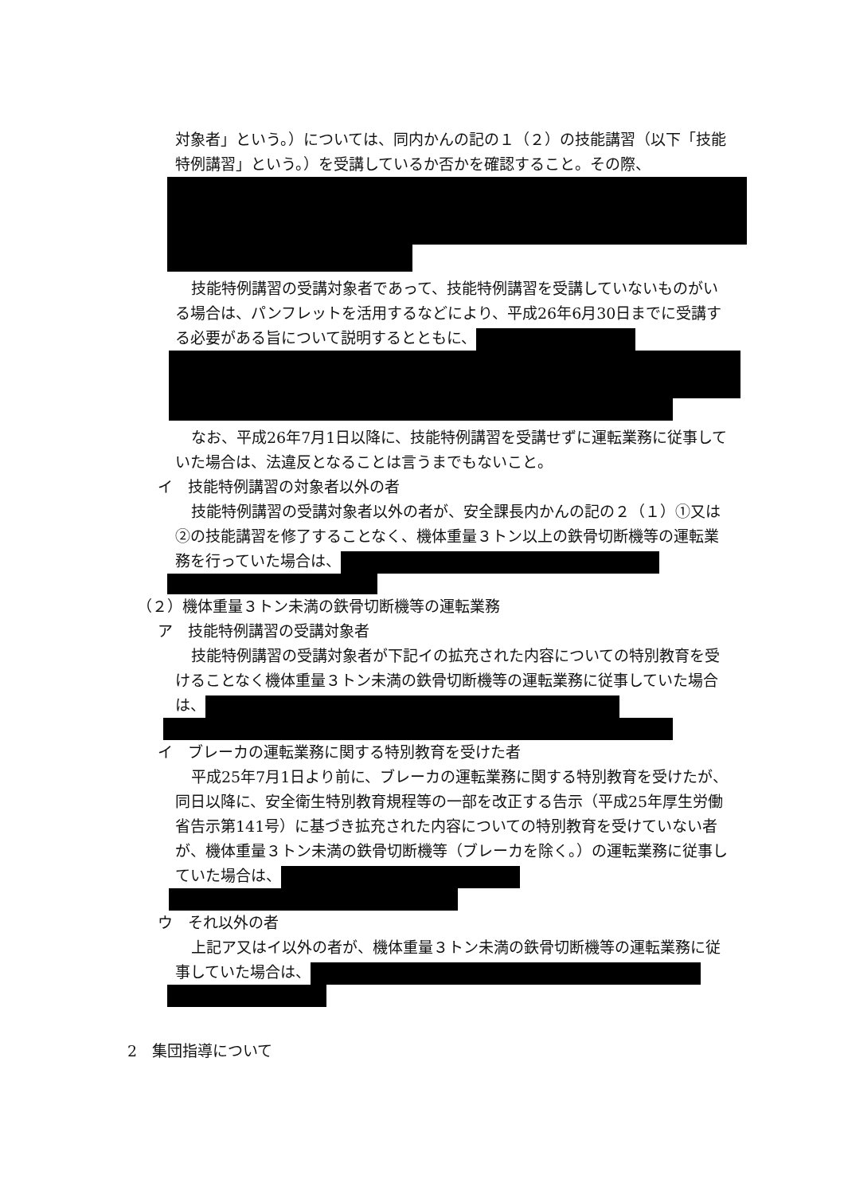対象者」という。）については、同内かんの記の１（２）の技能講習（以下「技能特例講習」という。）を受講しているか否かを確認すること。その際、
技能特例講習の受講対象者であって、技能特例講習を受講していないものがいる場合は、パンフレットを活用するなどにより、平成26年6月30日までに受講する必要がある旨について説明するとともに、
なお、平成26年7月1日以降に、技能特例講習を受講せずに運転業務に従事していた場合は、法違反となることは言うまでもないこと。
イ　技能特例講習の対象者以外の者
技能特例講習の受講対象者以外の者が、安全課長内かんの記の２（１）①又は②の技能講習を修了することなく、機体重量３トン以上の鉄骨切断機等の運転業務を行っていた場合は、
（２）機体重量３トン未満の鉄骨切断機等の運転業務
ア　技能特例講習の受講対象者
技能特例講習の受講対象者が下記イの拡充された内容についての特別教育を受けることなく機体重量３トン未満の鉄骨切断機等の運転業務に従事していた場合は、
イ　ブレーカの運転業務に関する特別教育を受けた者
平成25年7月1日より前に、ブレーカの運転業務に関する特別教育を受けたが、同日以降に、安全衛生特別教育規程等の一部を改正する告示（平成25年厚生労働省告示第141号）に基づき拡充された内容についての特別教育を受けていない者が、機体重量３トン未満の鉄骨切断機等（ブレーカを除く。）の運転業務に従事していた場合は、
ウ　それ以外の者
上記ア又はイ以外の者が、機体重量３トン未満の鉄骨切断機等の運転業務に従事していた場合は、
2　集団指導について